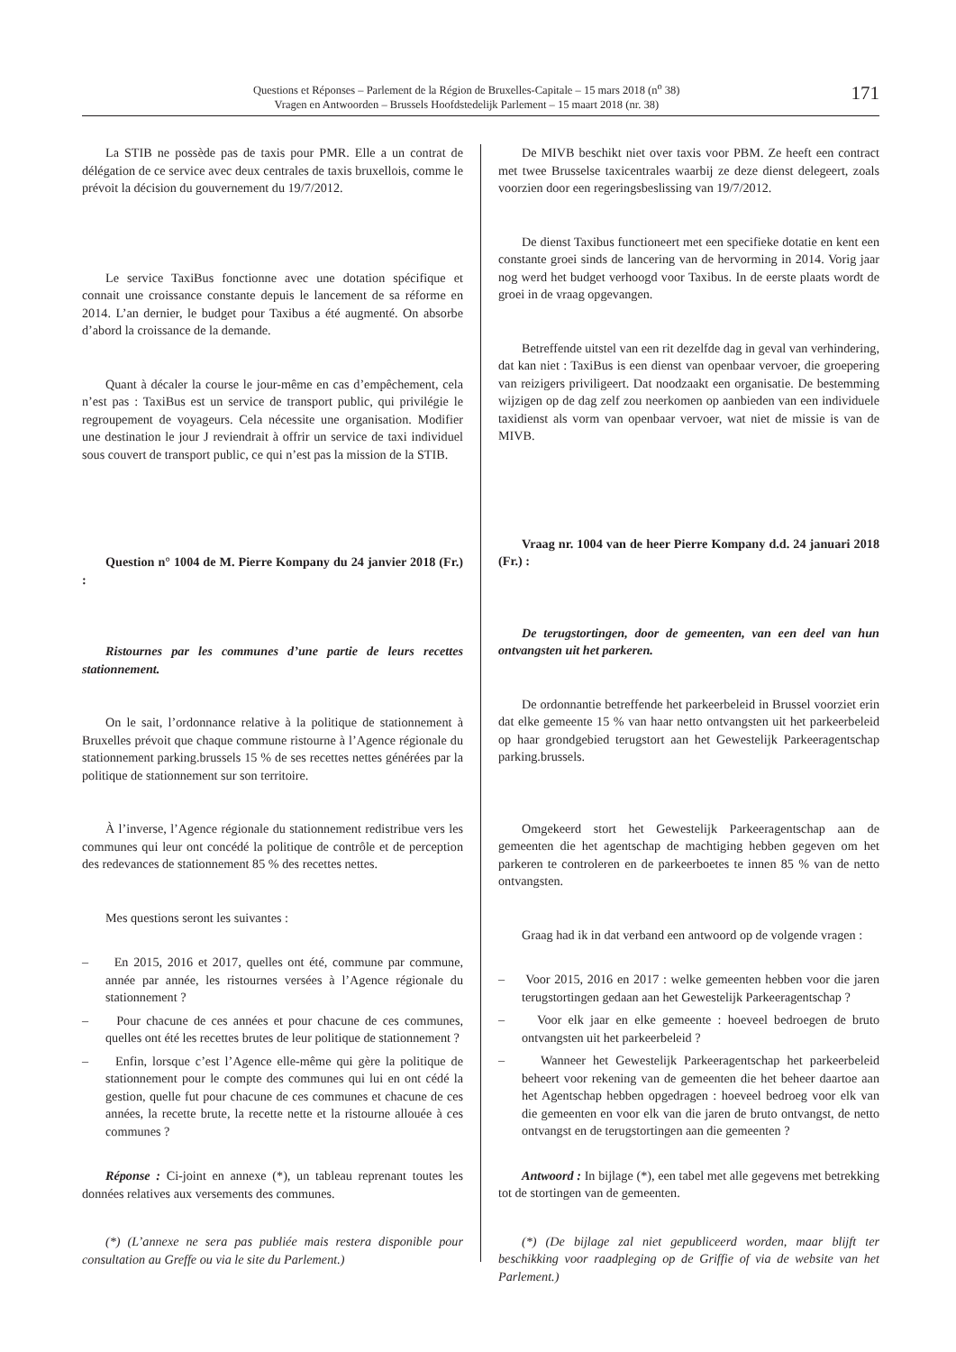Questions et Réponses – Parlement de la Région de Bruxelles-Capitale – 15 mars 2018 (n<sup>o</sup> 38)
Vragen en Antwoorden – Brussels Hoofdstedelijk Parlement – 15 maart 2018 (nr. 38)
171
La STIB ne possède pas de taxis pour PMR. Elle a un contrat de délégation de ce service avec deux centrales de taxis bruxellois, comme le prévoit la décision du gouvernement du 19/7/2012.
Le service TaxiBus fonctionne avec une dotation spécifique et connait une croissance constante depuis le lancement de sa réforme en 2014. L’an dernier, le budget pour Taxibus a été augmenté. On absorbe d’abord la croissance de la demande.
Quant à décaler la course le jour-même en cas d’empêchement, cela n’est pas : TaxiBus est un service de transport public, qui privilégie le regroupement de voyageurs. Cela nécessite une organisation. Modifier une destination le jour J reviendrait à offrir un service de taxi individuel sous couvert de transport public, ce qui n’est pas la mission de la STIB.
Question n° 1004 de M. Pierre Kompany du 24 janvier 2018 (Fr.) :
Ristournes par les communes d’une partie de leurs recettes stationnement.
On le sait, l’ordonnance relative à la politique de stationnement à Bruxelles prévoit que chaque commune ristourne à l’Agence régionale du stationnement parking.brussels 15 % de ses recettes nettes générées par la politique de stationnement sur son territoire.
À l’inverse, l’Agence régionale du stationnement redistribue vers les communes qui leur ont concédé la politique de contrôle et de perception des redevances de stationnement 85 % des recettes nettes.
Mes questions seront les suivantes :
– En 2015, 2016 et 2017, quelles ont été, commune par commune, année par année, les ristournes versées à l’Agence régionale du stationnement ?
– Pour chacune de ces années et pour chacune de ces communes, quelles ont été les recettes brutes de leur politique de stationnement ?
– Enfin, lorsque c’est l’Agence elle-même qui gère la politique de stationnement pour le compte des communes qui lui en ont cédé la gestion, quelle fut pour chacune de ces communes et chacune de ces années, la recette brute, la recette nette et la ristourne allouée à ces communes ?
Réponse : Ci-joint en annexe (*), un tableau reprenant toutes les données relatives aux versements des communes.
(*) (L’annexe ne sera pas publiée mais restera disponible pour consultation au Greffe ou via le site du Parlement.)
De MIVB beschikt niet over taxis voor PBM. Ze heeft een contract met twee Brusselse taxicentrales waarbij ze deze dienst delegeert, zoals voorzien door een regeringsbeslissing van 19/7/2012.
De dienst Taxibus functioneert met een specifieke dotatie en kent een constante groei sinds de lancering van de hervorming in 2014. Vorig jaar nog werd het budget verhoogd voor Taxibus. In de eerste plaats wordt de groei in de vraag opgevangen.
Betreffende uitstel van een rit dezelfde dag in geval van verhindering, dat kan niet : TaxiBus is een dienst van openbaar vervoer, die groepering van reizigers priviligeert. Dat noodzaakt een organisatie. De bestemming wijzigen op de dag zelf zou neerkomen op aanbieden van een individuele taxidienst als vorm van openbaar vervoer, wat niet de missie is van de MIVB.
Vraag nr. 1004 van de heer Pierre Kompany d.d. 24 januari 2018 (Fr.) :
De terugstortingen, door de gemeenten, van een deel van hun ontvangsten uit het parkeren.
De ordonnantie betreffende het parkeerbeleid in Brussel voorziet erin dat elke gemeente 15 % van haar netto ontvangsten uit het parkeerbeleid op haar grondgebied terugstort aan het Gewestelijk Parkeeragentschap parking.brussels.
Omgekeerd stort het Gewestelijk Parkeeragentschap aan de gemeenten die het agentschap de machtiging hebben gegeven om het parkeren te controleren en de parkeerboetes te innen 85 % van de netto ontvangsten.
Graag had ik in dat verband een antwoord op de volgende vragen :
– Voor 2015, 2016 en 2017 : welke gemeenten hebben voor die jaren terugstortingen gedaan aan het Gewestelijk Parkeeragentschap ?
– Voor elk jaar en elke gemeente : hoeveel bedroegen de bruto ontvangsten uit het parkeerbeleid ?
– Wanneer het Gewestelijk Parkeeragentschap het parkeerbeleid beheert voor rekening van de gemeenten die het beheer daartoe aan het Agentschap hebben opgedragen : hoeveel bedroeg voor elk van die gemeenten en voor elk van die jaren de bruto ontvangst, de netto ontvangst en de terugstortingen aan die gemeenten ?
Antwoord : In bijlage (*), een tabel met alle gegevens met betrekking tot de stortingen van de gemeenten.
(*) (De bijlage zal niet gepubliceerd worden, maar blijft ter beschikking voor raadpleging op de Griffie of via de website van het Parlement.)